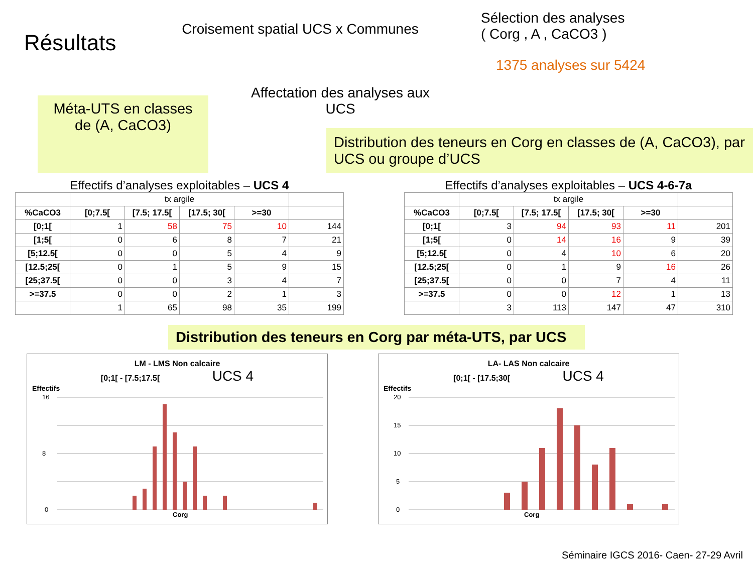Résultats
Croisement spatial UCS x Communes
Affectation des analyses aux UCS
Sélection des analyses
( Corg , A , CaCO3 )
1375 analyses sur 5424
Méta-UTS en classes de (A, CaCO3)
Distribution des teneurs en Corg en classes de (A, CaCO3), par UCS ou groupe d’UCS
Effectifs d’analyses exploitables – UCS 4
| | tx argile | | | | |
| %CaCO3 | [0;7.5[ | [7.5; 17.5[ | [17.5; 30[ | >=30 | |
| [0;1[ | 1 | 58 | 75 | 10 | 144 |
| [1;5[ | 0 | 6 | 8 | 7 | 21 |
| [5;12.5[ | 0 | 0 | 5 | 4 | 9 |
| [12.5;25[ | 0 | 1 | 5 | 9 | 15 |
| [25;37.5[ | 0 | 0 | 3 | 4 | 7 |
| >=37.5 | 0 | 0 | 2 | 1 | 3 |
| | 1 | 65 | 98 | 35 | 199 |
Effectifs d’analyses exploitables – UCS 4-6-7a
| | tx argile | | | | |
| %CaCO3 | [0;7.5[ | [7.5; 17.5[ | [17.5; 30[ | >=30 | |
| [0;1[ | 3 | 94 | 93 | 11 | 201 |
| [1;5[ | 0 | 14 | 16 | 9 | 39 |
| [5;12.5[ | 0 | 4 | 10 | 6 | 20 |
| [12.5;25[ | 0 | 1 | 9 | 16 | 26 |
| [25;37.5[ | 0 | 0 | 7 | 4 | 11 |
| >=37.5 | 0 | 0 | 12 | 1 | 13 |
| | 3 | 113 | 147 | 47 | 310 |
Distribution des teneurs en Corg par méta-UTS, par UCS
LM - LMS Non calcaire
[0;1[ - [7.5;17.5[ UCS 4
Effectifs
16
8
0
Corg
LA- LAS Non calcaire
[0;1[ - [17.5;30[ UCS 4
Effectifs
20
15
10
5
0
Corg
Séminaire IGCS 2016- Caen- 27-29 Avril